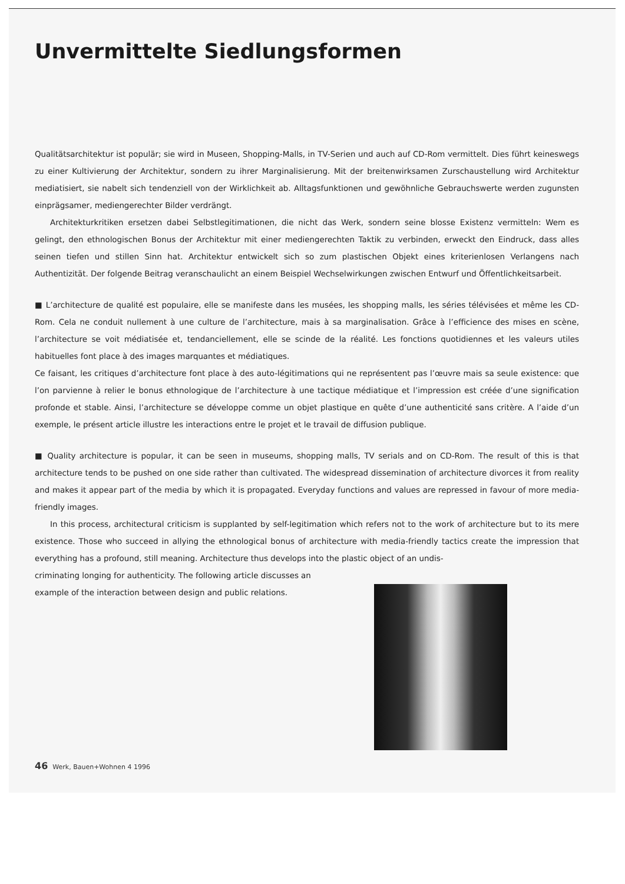Unvermittelte Siedlungsformen
Qualitätsarchitektur ist populär; sie wird in Museen, Shopping-Malls, in TV-Serien und auch auf CD-Rom vermittelt. Dies führt keineswegs zu einer Kultivierung der Architektur, sondern zu ihrer Marginalisierung. Mit der breitenwirksamen Zurschaustellung wird Architektur mediatisiert, sie nabelt sich tendenziell von der Wirklichkeit ab. Alltagsfunktionen und gewöhnliche Gebrauchswerte werden zugunsten einprägsamer, mediengerechter Bilder verdrängt.
Architekturkritiken ersetzen dabei Selbstlegitimationen, die nicht das Werk, sondern seine blosse Existenz vermitteln: Wem es gelingt, den ethnologischen Bonus der Architektur mit einer mediengerechten Taktik zu verbinden, erweckt den Eindruck, dass alles seinen tiefen und stillen Sinn hat. Architektur entwickelt sich so zum plastischen Objekt eines kriterienlosen Verlangens nach Authentizität. Der folgende Beitrag veranschaulicht an einem Beispiel Wechselwirkungen zwischen Entwurf und Öffentlichkeitsarbeit.
■ L’architecture de qualité est populaire, elle se manifeste dans les musées, les shopping malls, les séries télévisées et même les CD-Rom. Cela ne conduit nullement à une culture de l’architecture, mais à sa marginalisation. Grâce à l’efficience des mises en scène, l’architecture se voit médiatisée et, tendanciellement, elle se scinde de la réalité. Les fonctions quotidiennes et les valeurs utiles habituelles font place à des images marquantes et médiatiques.
Ce faisant, les critiques d’architecture font place à des auto-légitimations qui ne représentent pas l’œuvre mais sa seule existence: que l’on parvienne à relier le bonus ethnologique de l’architecture à une tactique médiatique et l’impression est créée d’une signification profonde et stable. Ainsi, l’architecture se développe comme un objet plastique en quête d’une authenticité sans critère. A l’aide d’un exemple, le présent article illustre les interactions entre le projet et le travail de diffusion publique.
■ Quality architecture is popular, it can be seen in museums, shopping malls, TV serials and on CD-Rom. The result of this is that architecture tends to be pushed on one side rather than cultivated. The widespread dissemination of architecture divorces it from reality and makes it appear part of the media by which it is propagated. Everyday functions and values are repressed in favour of more media-friendly images.
In this process, architectural criticism is supplanted by self-legitimation which refers not to the work of architecture but to its mere existence. Those who succeed in allying the ethnological bonus of architecture with media-friendly tactics create the impression that everything has a profound, still meaning. Architecture thus develops into the plastic object of an undis-
criminating longing for authenticity. The following article discusses an
example of the interaction between design and public relations.
46 Werk, Bauen+Wohnen 4 1996